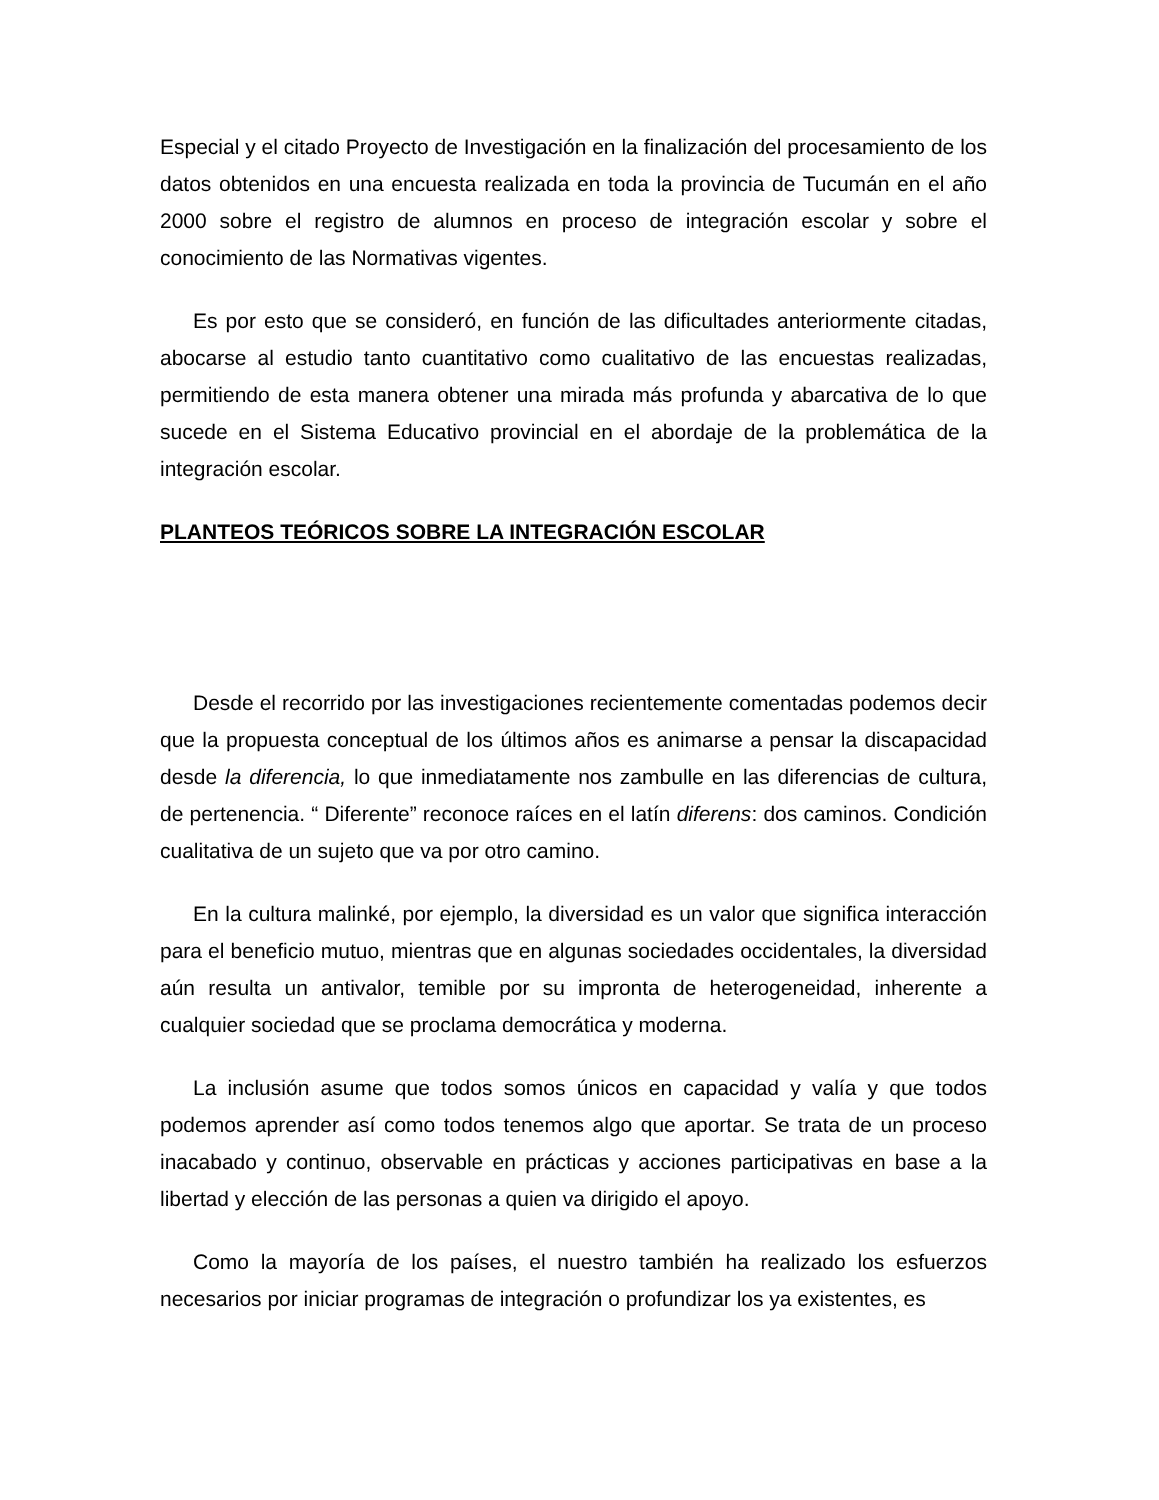Especial y el citado Proyecto de Investigación en la finalización del procesamiento de los datos obtenidos en una encuesta realizada en toda la provincia de Tucumán en el año 2000 sobre el registro de alumnos en proceso de integración escolar y sobre el conocimiento de las Normativas vigentes.
Es por esto que se consideró, en función de las dificultades anteriormente citadas, abocarse al estudio tanto cuantitativo como cualitativo de las encuestas realizadas, permitiendo de esta manera obtener una mirada más profunda y abarcativa de lo que sucede en el Sistema Educativo provincial en el abordaje de la problemática de la integración escolar.
PLANTEOS TEÓRICOS SOBRE LA INTEGRACIÓN ESCOLAR
Desde el recorrido por las investigaciones recientemente comentadas podemos decir que la propuesta conceptual de los últimos años es animarse a pensar la discapacidad desde la diferencia, lo que inmediatamente nos zambulle en las diferencias de cultura, de pertenencia. “ Diferente” reconoce raíces en el latín diferens: dos caminos. Condición cualitativa de un sujeto que va por otro camino.
En la cultura malinké, por ejemplo, la diversidad es un valor que significa interacción para el beneficio mutuo, mientras que en algunas sociedades occidentales, la diversidad aún resulta un antivalor, temible por su impronta de heterogeneidad, inherente a cualquier sociedad que se proclama democrática y moderna.
La inclusión asume que todos somos únicos en capacidad y valía y que todos podemos aprender así como todos tenemos algo que aportar. Se trata de un proceso inacabado y continuo, observable en prácticas y acciones participativas en base a la libertad y elección de las personas a quien va dirigido el apoyo.
Como la mayoría de los países, el nuestro también ha realizado los esfuerzos necesarios por iniciar programas de integración o profundizar los ya existentes, es